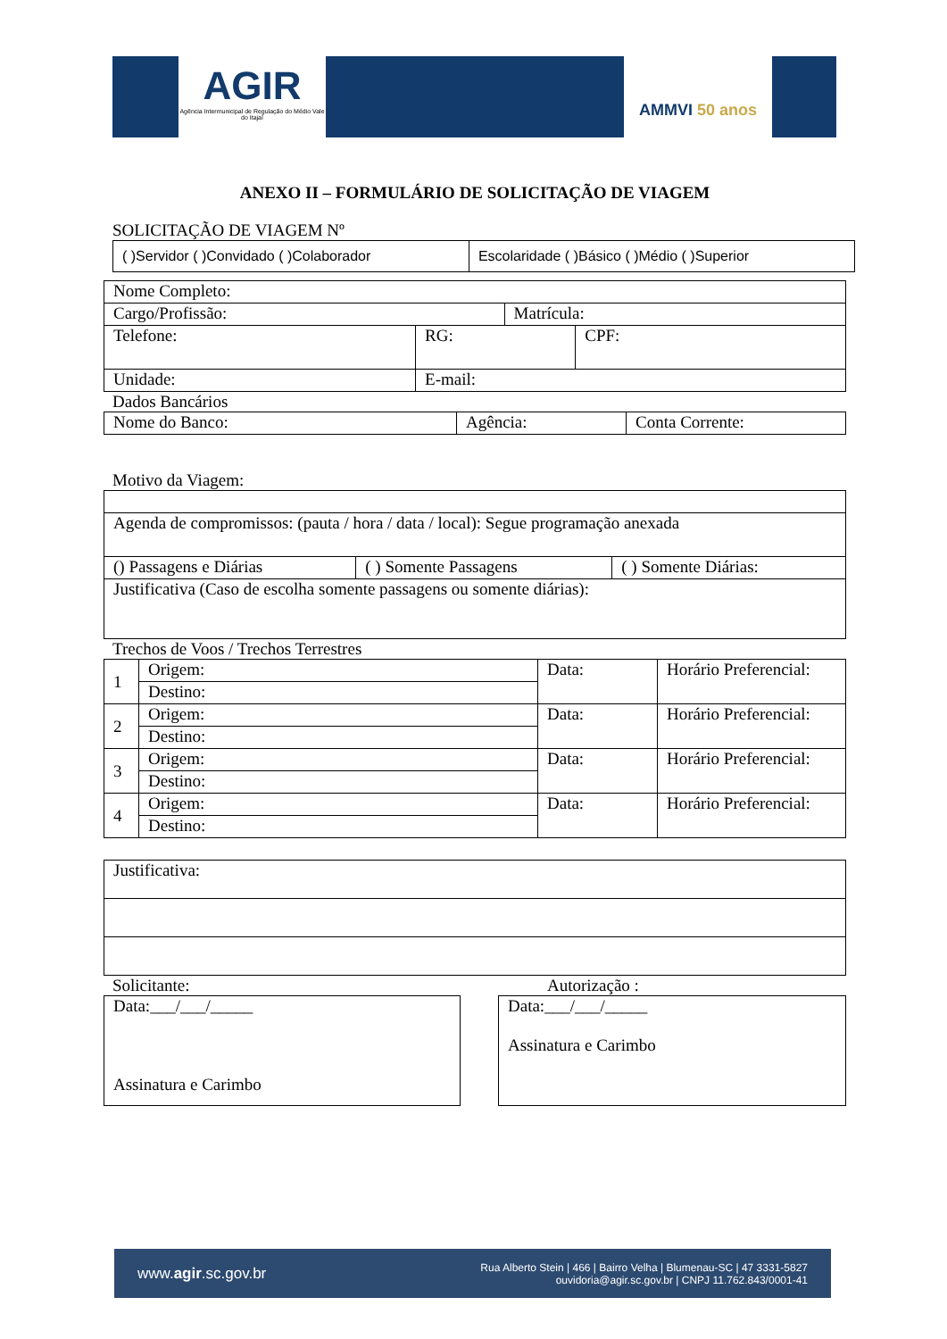AGIR
Agência Intermunicipal de Regulação do Médio Vale do Itajaí
AMMVI 50 anos
ANEXO II – FORMULÁRIO DE SOLICITAÇÃO DE VIAGEM
SOLICITAÇÃO DE VIAGEM Nº
| ( )Servidor ( )Convidado ( )Colaborador | Escolaridade ( )Básico ( )Médio ( )Superior |
| Nome Completo: | | | | |
| Cargo/Profissão: | | | Matrícula: | |
| Telefone: | | RG: | | CPF: |
| Unidade: | E-mail: | | | |
Dados Bancários
| Nome do Banco: | Agência: | Conta Corrente: |
Motivo da Viagem:
| Agenda de compromissos: (pauta / hora / data / local): Segue programação anexada | | |
| () Passagens e Diárias | ( ) Somente Passagens | ( ) Somente Diárias: |
| Justificativa (Caso de escolha somente passagens ou somente diárias): | | |
Trechos de Voos / Trechos Terrestres
| 1 | Origem: | Data: | Horário Preferencial: |
| | Destino: | | |
| 2 | Origem: | Data: | Horário Preferencial: |
| | Destino: | | |
| 3 | Origem: | Data: | Horário Preferencial: |
| | Destino: | | |
| 4 | Origem: | Data: | Horário Preferencial: |
| | Destino: | | |
| Justificativa: |
Solicitante:
| Data:___/___/_____ Assinatura e Carimbo |
Autorização :
| Data:___/___/_____ Assinatura e Carimbo |
www.agir.sc.gov.br Rua Alberto Stein | 466 | Bairro Velha | Blumenau-SC | 47 3331-5827
ouvidoria@agir.sc.gov.br | CNPJ 11.762.843/0001-41